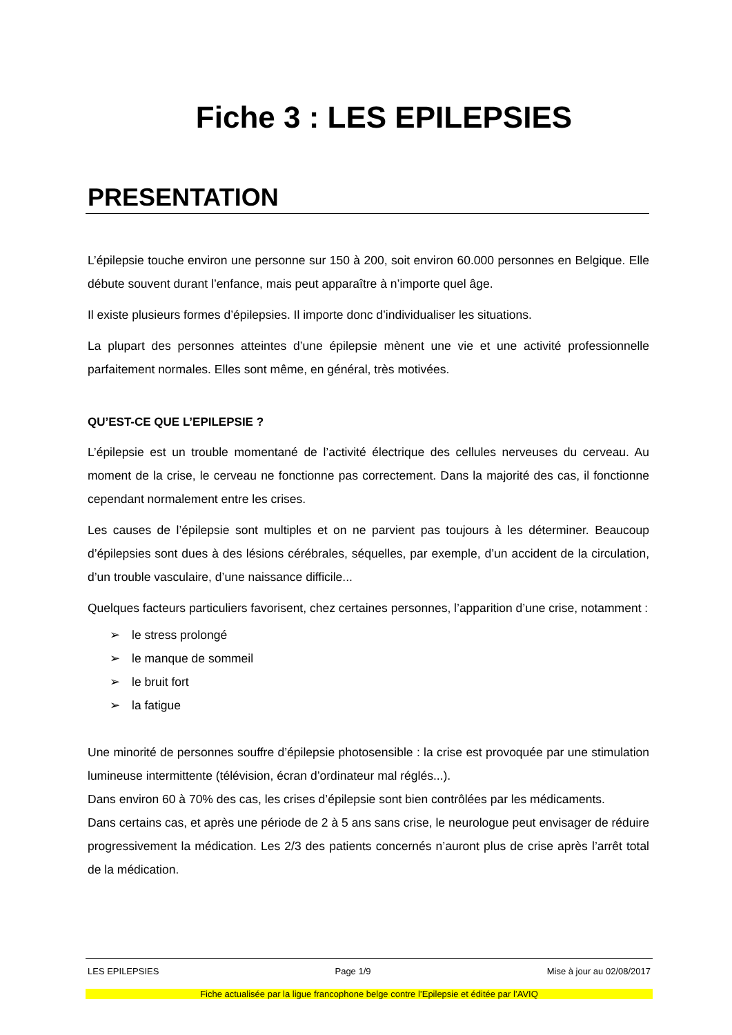Fiche 3 : LES EPILEPSIES
PRESENTATION
L’épilepsie touche environ une personne sur 150 à 200, soit environ 60.000 personnes en Belgique. Elle débute souvent durant l’enfance, mais peut apparaître à n’importe quel âge.
Il existe plusieurs formes d’épilepsies. Il importe donc d’individualiser les situations.
La plupart des personnes atteintes d’une épilepsie mènent une vie et une activité professionnelle parfaitement normales. Elles sont même, en général, très motivées.
QU’EST-CE QUE L’EPILEPSIE ?
L’épilepsie est un trouble momentané de l’activité électrique des cellules nerveuses du cerveau. Au moment de la crise, le cerveau ne fonctionne pas correctement. Dans la majorité des cas, il fonctionne cependant normalement entre les crises.
Les causes de l’épilepsie sont multiples et on ne parvient pas toujours à les déterminer. Beaucoup d’épilepsies sont dues à des lésions cérébrales, séquelles, par exemple, d’un accident de la circulation, d’un trouble vasculaire, d’une naissance difficile...
Quelques facteurs particuliers favorisent, chez certaines personnes, l’apparition d’une crise, notamment :
➢ le stress prolongé
➢ le manque de sommeil
➢ le bruit fort
➢ la fatigue
Une minorité de personnes souffre d’épilepsie photosensible : la crise est provoquée par une stimulation lumineuse intermittente (télévision, écran d’ordinateur mal réglés...).
Dans environ 60 à 70% des cas, les crises d’épilepsie sont bien contrôlées par les médicaments.
Dans certains cas, et après une période de 2 à 5 ans sans crise, le neurologue peut envisager de réduire progressivement la médication. Les 2/3 des patients concernés n’auront plus de crise après l’arrêt total de la médication.
LES EPILEPSIES Page 1/9 Mise à jour au 02/08/2017
Fiche actualisée par la ligue francophone belge contre l’Epilepsie et éditée par l’AVIQ